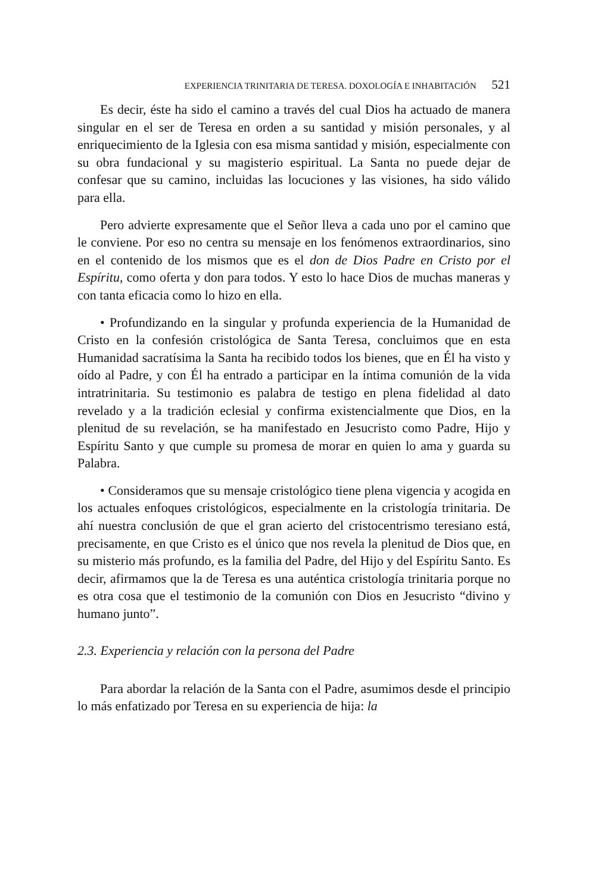EXPERIENCIA TRINITARIA DE TERESA. DOXOLOGÍA E INHABITACIÓN 521
Es decir, éste ha sido el camino a través del cual Dios ha actuado de manera singular en el ser de Teresa en orden a su santidad y misión personales, y al enriquecimiento de la Iglesia con esa misma santidad y misión, especialmente con su obra fundacional y su magisterio espiritual. La Santa no puede dejar de confesar que su camino, incluidas las locuciones y las visiones, ha sido válido para ella.
Pero advierte expresamente que el Señor lleva a cada uno por el camino que le conviene. Por eso no centra su mensaje en los fenómenos extraordinarios, sino en el contenido de los mismos que es el don de Dios Padre en Cristo por el Espíritu, como oferta y don para todos. Y esto lo hace Dios de muchas maneras y con tanta eficacia como lo hizo en ella.
• Profundizando en la singular y profunda experiencia de la Humanidad de Cristo en la confesión cristológica de Santa Teresa, concluimos que en esta Humanidad sacratísima la Santa ha recibido todos los bienes, que en Él ha visto y oído al Padre, y con Él ha entrado a participar en la íntima comunión de la vida intratrinitaria. Su testimonio es palabra de testigo en plena fidelidad al dato revelado y a la tradición eclesial y confirma existencialmente que Dios, en la plenitud de su revelación, se ha manifestado en Jesucristo como Padre, Hijo y Espíritu Santo y que cumple su promesa de morar en quien lo ama y guarda su Palabra.
• Consideramos que su mensaje cristológico tiene plena vigencia y acogida en los actuales enfoques cristológicos, especialmente en la cristología trinitaria. De ahí nuestra conclusión de que el gran acierto del cristocentrismo teresiano está, precisamente, en que Cristo es el único que nos revela la plenitud de Dios que, en su misterio más profundo, es la familia del Padre, del Hijo y del Espíritu Santo. Es decir, afirmamos que la de Teresa es una auténtica cristología trinitaria porque no es otra cosa que el testimonio de la comunión con Dios en Jesucristo “divino y humano junto”.
2.3. Experiencia y relación con la persona del Padre
Para abordar la relación de la Santa con el Padre, asumimos desde el principio lo más enfatizado por Teresa en su experiencia de hija: la